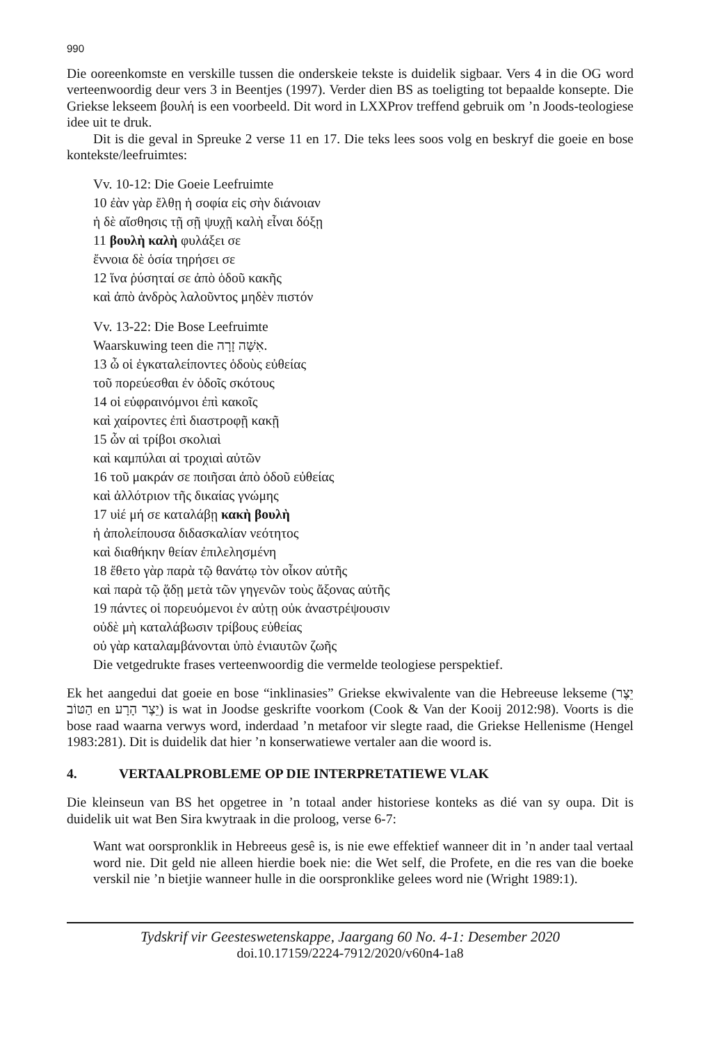990
Die ooreenkomste en verskille tussen die onderskeie tekste is duidelik sigbaar. Vers 4 in die OG word verteenwoordig deur vers 3 in Beentjes (1997). Verder dien BS as toeligting tot bepaalde konsepte. Die Griekse lekseem βουλή is een voorbeeld. Dit word in LXXProv tref­fend gebruik om ’n Joods-teologiese idee uit te druk.
Dit is die geval in Spreuke 2 verse 11 en 17. Die teks lees soos volg en beskryf die goeie en bose kontekste/leefruimtes:
Vv. 10-12: Die Goeie Leefruimte
10 ἐὰν γὰρ ἔλθῃ ἡ σοφία εἰς σὴν διάνοιαν
ἡ δὲ αἴσθησις τῇ σῇ ψυχῇ καλὴ εἶναι δόξῃ
11 βουλὴ καλὴ φυλάξει σε
ἔννοια δὲ ὁσία τηρήσει σε
12 ἵνα ῥύσηταί σε ἀπὸ ὁδοῦ κακῆς
καὶ ἀπὸ ἀνδρὸς λαλοῦντος μηδὲν πιστόν
Vv. 13-22: Die Bose Leefruimte
Waarskuwing teen die אִשָּׁה זָרָה.
13 ὦ οἱ ἐγκαταλείποντες ὁδοὺς εὐθείας
τοῦ πορεύεσθαι ἐν ὁδοῖς σκότους
14 οἱ εὐφραινόμνοι ἐπὶ κακοῖς
καὶ χαίροντες ἐπὶ διαστροφῇ κακῇ
15 ὧν αἱ τρίβοι σκολιαὶ
καὶ καμπύλαι αἱ τροχιαὶ αὐτῶν
16 τοῦ μακράν σε ποιῆσαι ἀπὸ ὁδοῦ εὐθείας
καὶ ἀλλότριον τῆς δικαίας γνώμης
17 υἱέ μή σε καταλάβῃ κακὴ βουλὴ
ἡ ἀπολείπουσα διδασκαλίαν νεότητος
καὶ διαθήκην θείαν ἐπιλελησμένη
18 ἔθετο γὰρ παρὰ τῷ θανάτῳ τὸν οἶκον αὐτῆς
καὶ παρὰ τῷ ᾅδῃ μετὰ τῶν γηγενῶν τοὺς ἄξονας αὐτῆς
19 πάντες οἱ πορευόμενοι ἐν αὐτῃ οὐκ ἀναστρέψουσιν
οὐδὲ μὴ καταλάβωσιν τρίβους εὐθείας
οὐ γὰρ καταλαμβάνονται ὑπὸ ἐνιαυτῶν ζωῆς
Die vetgedrukte frases verteenwoordig die vermelde teologiese perspektief.
Ek het aangedui dat goeie en bose “inklinasies” Griekse ekwivalente van die Hebreeuse lekseme (יֵצֶר הַטּוֹב en יֵצֶר הָרָע) is wat in Joodse geskrifte voorkom (Cook & Van der Kooij 2012:98). Voorts is die bose raad waarna verwys word, inderdaad ’n metafoor vir slegte raad, die Griekse Hellenisme (Hengel 1983:281). Dit is duidelik dat hier ’n konserwatiewe vertaler aan die woord is.
4. VERTAALPROBLEME OP DIE INTERPRETATIEWE VLAK
Die kleinseun van BS het opgetree in ’n totaal ander historiese konteks as dié van sy oupa. Dit is duidelik uit wat Ben Sira kwytraak in die proloog, verse 6-7:
Want wat oorspronklik in Hebreeus gesê is, is nie ewe effektief wanneer dit in ’n ander taal vertaal word nie. Dit geld nie alleen hierdie boek nie: die Wet self, die Profete, en die res van die boeke verskil nie ’n bietjie wanneer hulle in die oorspronklike gelees word nie (Wright 1989:1).
Tydskrif vir Geesteswetenskappe, Jaargang 60 No. 4-1: Desember 2020
doi.10.17159/2224-7912/2020/v60n4-1a8